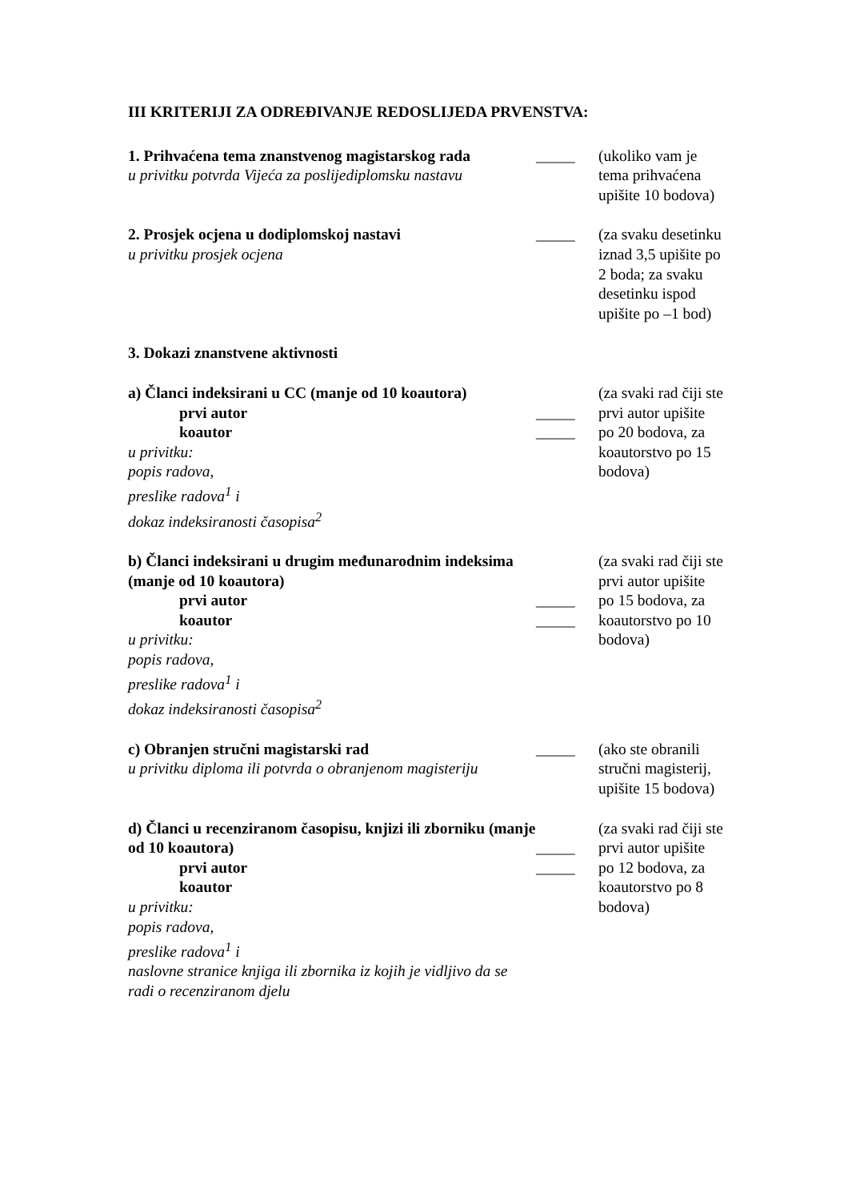III KRITERIJI ZA ODREĐIVANJE REDOSLIJEDA PRVENSTVA:
1. Prihvaćena tema znanstvenog magistarskog rada
u privitku potvrda Vijeća za poslijediplomsku nastavu
_____
(ukoliko vam je tema prihvaćena upišite 10 bodova)
2. Prosjek ocjena u dodiplomskoj nastavi
u privitku prosjek ocjena
_____
(za svaku desetinku iznad 3,5 upišite po 2 boda; za svaku desetinku ispod upišite po –1 bod)
3. Dokazi znanstvene aktivnosti
a) Članci indeksirani u CC (manje od 10 koautora)
prvi autor
koautor
u privitku:
popis radova,
preslike radova<sup>1</sup> i
dokaz indeksiranosti časopisa<sup>2</sup>
_____
_____
(za svaki rad čiji ste prvi autor upišite po 20 bodova, za koautorstvo po 15 bodova)
b) Članci indeksirani u drugim međunarodnim indeksima (manje od 10 koautora)
prvi autor
koautor
u privitku:
popis radova,
preslike radova<sup>1</sup> i
dokaz indeksiranosti časopisa<sup>2</sup>
_____
_____
(za svaki rad čiji ste prvi autor upišite po 15 bodova, za koautorstvo po 10 bodova)
c) Obranjen stručni magistarski rad
u privitku diploma ili potvrda o obranjenom magisteriju
_____
(ako ste obranili stručni magisterij, upišite 15 bodova)
d) Članci u recenziranom časopisu, knjizi ili zborniku (manje od 10 koautora)
prvi autor
koautor
u privitku:
popis radova,
preslike radova<sup>1</sup> i
naslovne stranice knjiga ili zbornika iz kojih je vidljivo da se radi o recenziranom djelu
_____
_____
(za svaki rad čiji ste prvi autor upišite po 12 bodova, za koautorstvo po 8 bodova)